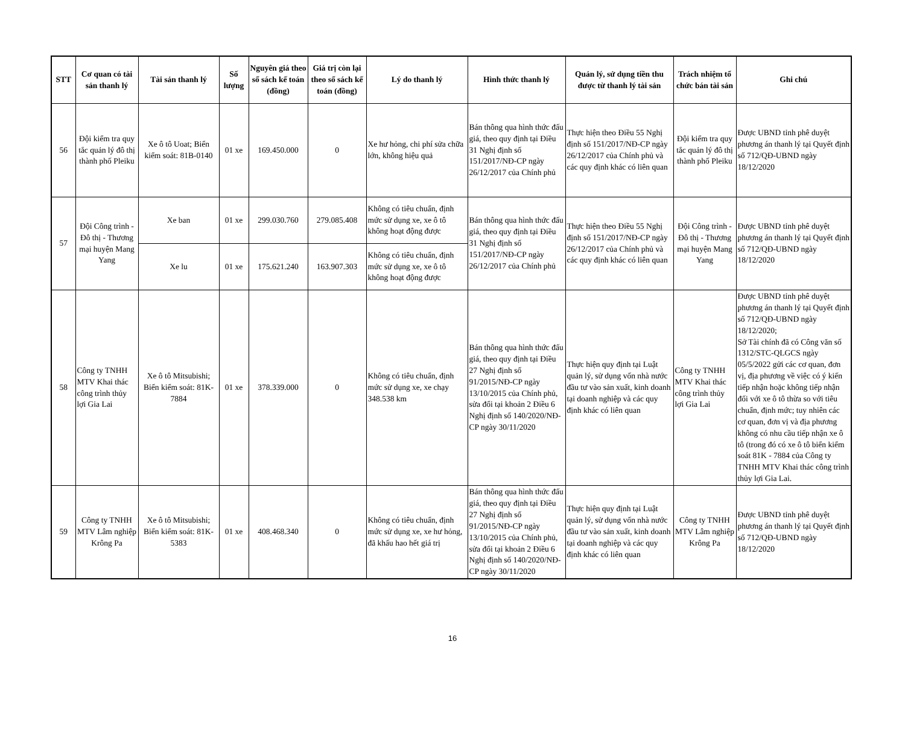| STT | Cơ quan có tài sản thanh lý | Tài sản thanh lý | Số lượng | Nguyên giá theo sổ sách kế toán (đồng) | Giá trị còn lại theo sổ sách kế toán (đồng) | Lý do thanh lý | Hình thức thanh lý | Quản lý, sử dụng tiền thu được từ thanh lý tài sản | Trách nhiệm tổ chức bán tài sản | Ghi chú |
| --- | --- | --- | --- | --- | --- | --- | --- | --- | --- | --- |
| 56 | Đội kiểm tra quy tắc quản lý đô thị thành phố Pleiku | Xe ô tô Uoat; Biển kiểm soát: 81B-0140 | 01 xe | 169.450.000 | 0 | Xe hư hỏng, chi phí sửa chữa lớn, không hiệu quả | Bán thông qua hình thức đấu giá, theo quy định tại Điều 31 Nghị định số 151/2017/NĐ-CP ngày 26/12/2017 của Chính phủ | Thực hiện theo Điều 55 Nghị định số 151/2017/NĐ-CP ngày 26/12/2017 của Chính phủ và các quy định khác có liên quan | Đội kiểm tra quy tắc quản lý đô thị thành phố Pleiku | Được UBND tỉnh phê duyệt phương án thanh lý tại Quyết định số 712/QĐ-UBND ngày 18/12/2020 |
| 57 | Đội Công trình - Đô thị - Thương mại huyện Mang Yang | Xe ban | 01 xe | 299.030.760 | 279.085.408 | Không có tiêu chuẩn, định mức sử dụng xe, xe ô tô không hoạt động được | Bán thông qua hình thức đấu giá, theo quy định tại Điều 31 Nghị định số 151/2017/NĐ-CP ngày 26/12/2017 của Chính phủ | Thực hiện theo Điều 55 Nghị định số 151/2017/NĐ-CP ngày 26/12/2017 của Chính phủ và các quy định khác có liên quan | Đội Công trình - Đô thị - Thương mại huyện Mang Yang | Được UBND tỉnh phê duyệt phương án thanh lý tại Quyết định số 712/QĐ-UBND ngày 18/12/2020 |
| | | Xe lu | 01 xe | 175.621.240 | 163.907.303 | Không có tiêu chuẩn, định mức sử dụng xe, xe ô tô không hoạt động được | | | | |
| 58 | Công ty TNHH MTV Khai thác công trình thủy lợi Gia Lai | Xe ô tô Mitsubishi; Biển kiểm soát: 81K-7884 | 01 xe | 378.339.000 | 0 | Không có tiêu chuẩn, định mức sử dụng xe, xe chạy 348.538 km | Bán thông qua hình thức đấu giá, theo quy định tại Điều 27 Nghị định số 91/2015/NĐ-CP ngày 13/10/2015 của Chính phủ, sửa đổi tại khoản 2 Điều 6 Nghị định số 140/2020/NĐ-CP ngày 30/11/2020 | Thực hiện quy định tại Luật quản lý, sử dụng vốn nhà nước đầu tư vào sản xuất, kinh doanh tại doanh nghiệp và các quy định khác có liên quan | Công ty TNHH MTV Khai thác công trình thủy lợi Gia Lai | Được UBND tỉnh phê duyệt phương án thanh lý tại Quyết định số 712/QĐ-UBND ngày 18/12/2020; Sở Tài chính đã có Công văn số 1312/STC-QLGCS ngày 05/5/2022 gửi các cơ quan, đơn vị, địa phương về việc có ý kiến tiếp nhận hoặc không tiếp nhận đối với xe ô tô thừa so với tiêu chuẩn, định mức; tuy nhiên các cơ quan, đơn vị và địa phương không có nhu cầu tiếp nhận xe ô tô (trong đó có xe ô tô biển kiểm soát 81K - 7884 của Công ty TNHH MTV Khai thác công trình thủy lợi Gia Lai. |
| 59 | Công ty TNHH MTV Lâm nghiệp Krông Pa | Xe ô tô Mitsubishi; Biển kiểm soát: 81K-5383 | 01 xe | 408.468.340 | 0 | Không có tiêu chuẩn, định mức sử dụng xe, xe hư hỏng, đã khấu hao hết giá trị | Bán thông qua hình thức đấu giá, theo quy định tại Điều 27 Nghị định số 91/2015/NĐ-CP ngày 13/10/2015 của Chính phủ, sửa đổi tại khoản 2 Điều 6 Nghị định số 140/2020/NĐ-CP ngày 30/11/2020 | Thực hiện quy định tại Luật quản lý, sử dụng vốn nhà nước đầu tư vào sản xuất, kinh doanh tại doanh nghiệp và các quy định khác có liên quan | Công ty TNHH MTV Lâm nghiệp Krông Pa | Được UBND tỉnh phê duyệt phương án thanh lý tại Quyết định số 712/QĐ-UBND ngày 18/12/2020 |
16